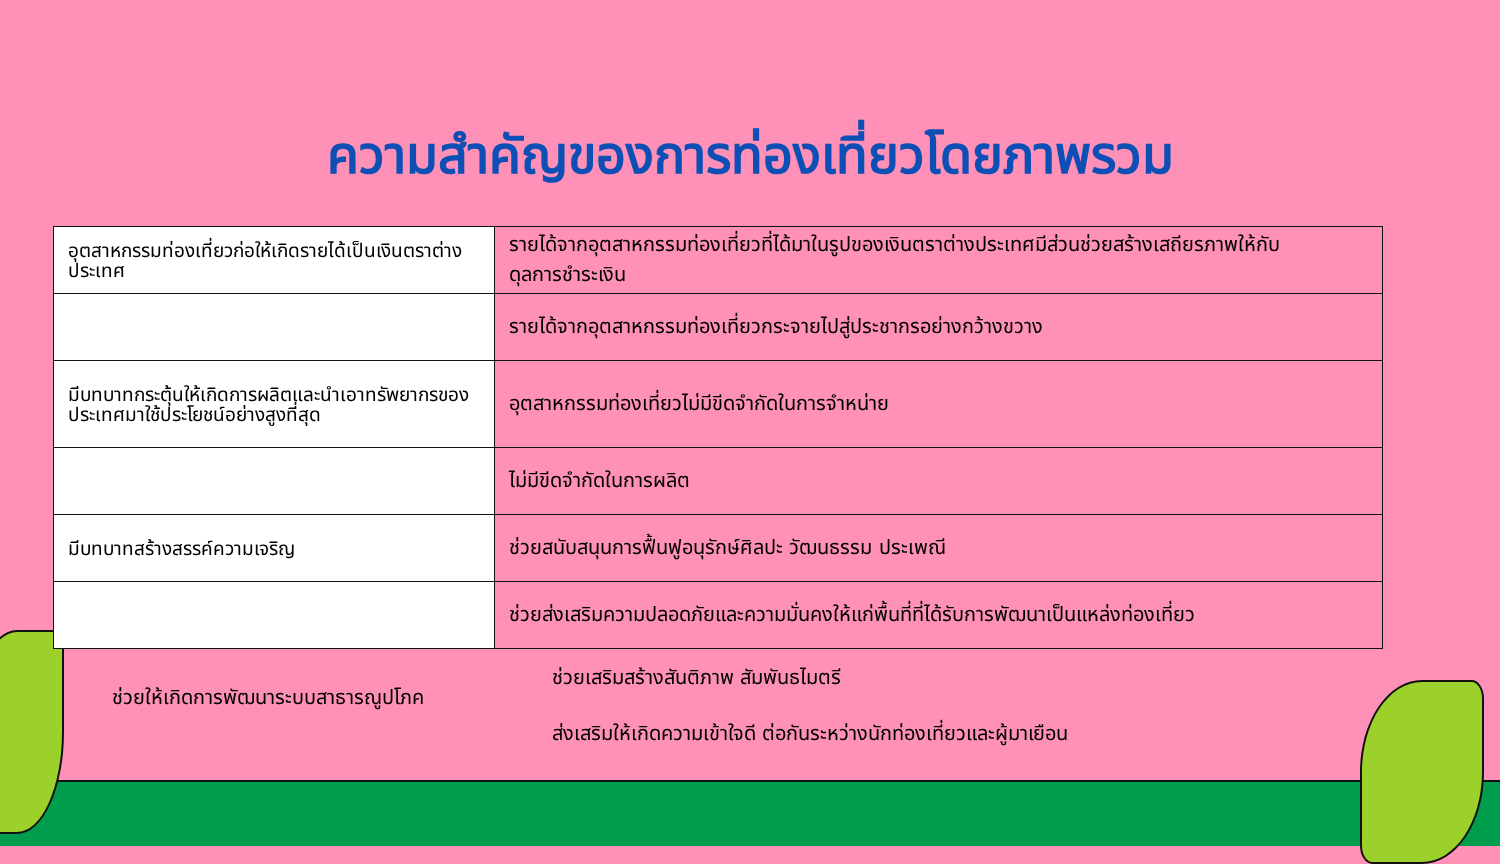ความสำคัญของการท่องเที่ยวโดยภาพรวม
| อุตสาหกรรมท่องเที่ยวก่อให้เกิดรายได้เป็นเงินตราต่างประเทศ | รายได้จากอุตสาหกรรมท่องเที่ยวที่ได้มาในรูปของเงินตราต่างประเทศมีส่วนช่วยสร้างเสถียรภาพให้กับดุลการชำระเงิน |
| | รายได้จากอุตสาหกรรมท่องเที่ยวกระจายไปสู่ประชากรอย่างกว้างขวาง |
| มีบทบาทกระตุ้นให้เกิดการผลิตและนำเอาทรัพยากรของประเทศมาใช้ประโยชน์อย่างสูงที่สุด | อุตสาหกรรมท่องเที่ยวไม่มีขีดจำกัดในการจำหน่าย |
| | ไม่มีขีดจำกัดในการผลิต |
| มีบทบาทสร้างสรรค์ความเจริญ | ช่วยสนับสนุนการฟื้นฟูอนุรักษ์ศิลปะ วัฒนธรรม ประเพณี |
| | ช่วยส่งเสริมความปลอดภัยและความมั่นคงให้แก่พื้นที่ที่ได้รับการพัฒนาเป็นแหล่งท่องเที่ยว |
ช่วยให้เกิดการพัฒนาระบบสาธารณูปโภค
ช่วยเสริมสร้างสันติภาพ สัมพันธไมตรี
ส่งเสริมให้เกิดความเข้าใจดี ต่อกันระหว่างนักท่องเที่ยวและผู้มาเยือน